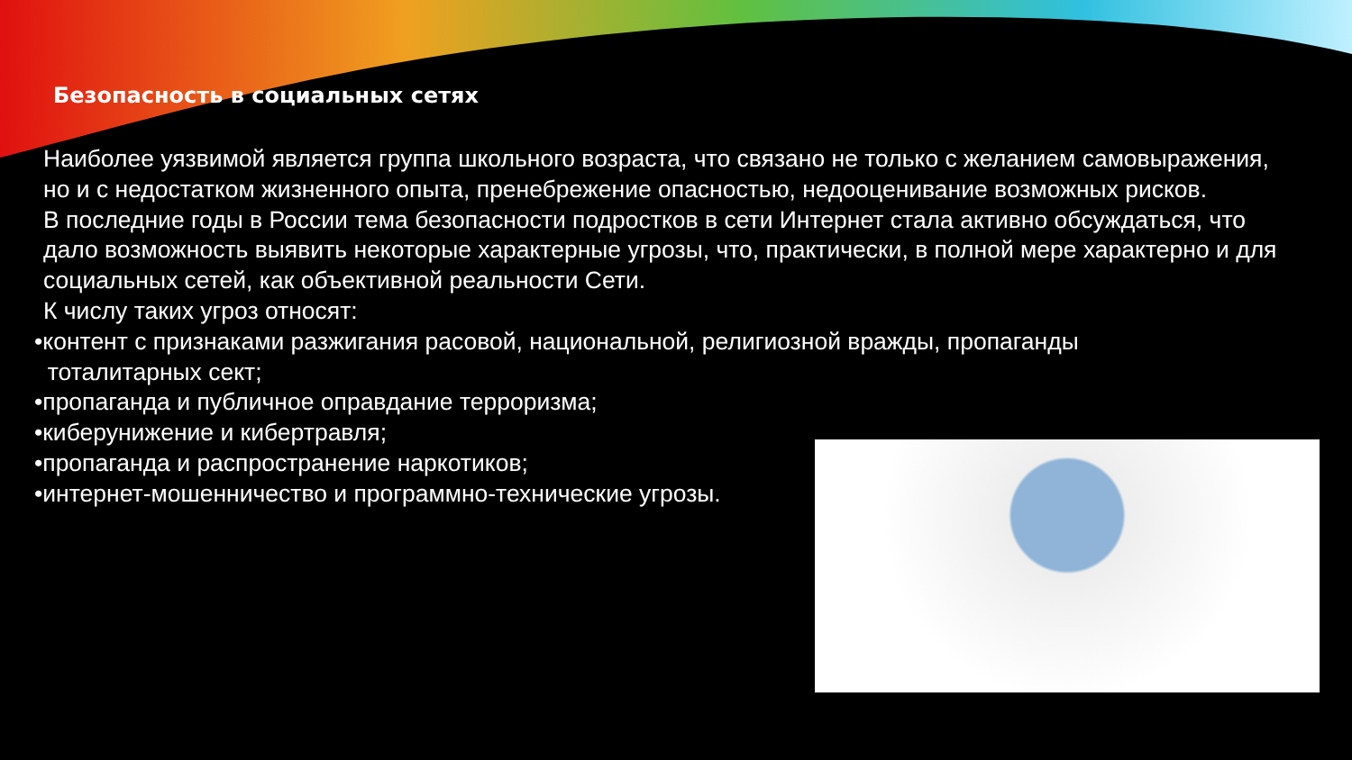Безопасность в социальных сетях
Наиболее уязвимой является группа школьного возраста, что связано не только с желанием самовыражения, но и с недостатком жизненного опыта, пренебрежение опасностью, недооценивание возможных рисков.
В последние годы в России тема безопасности подростков в сети Интернет стала активно обсуждаться, что дало возможность выявить некоторые характерные угрозы, что, практически, в полной мере характерно и для социальных сетей, как объективной реальности Сети.
К числу таких угроз относят:
•контент с признаками разжигания расовой, национальной, религиозной вражды, пропаганды
тоталитарных сект;
•пропаганда и публичное оправдание терроризма;
•киберунижение и кибертравля;
•пропаганда и распространение наркотиков;
•интернет-мошенничество и программно-технические угрозы.